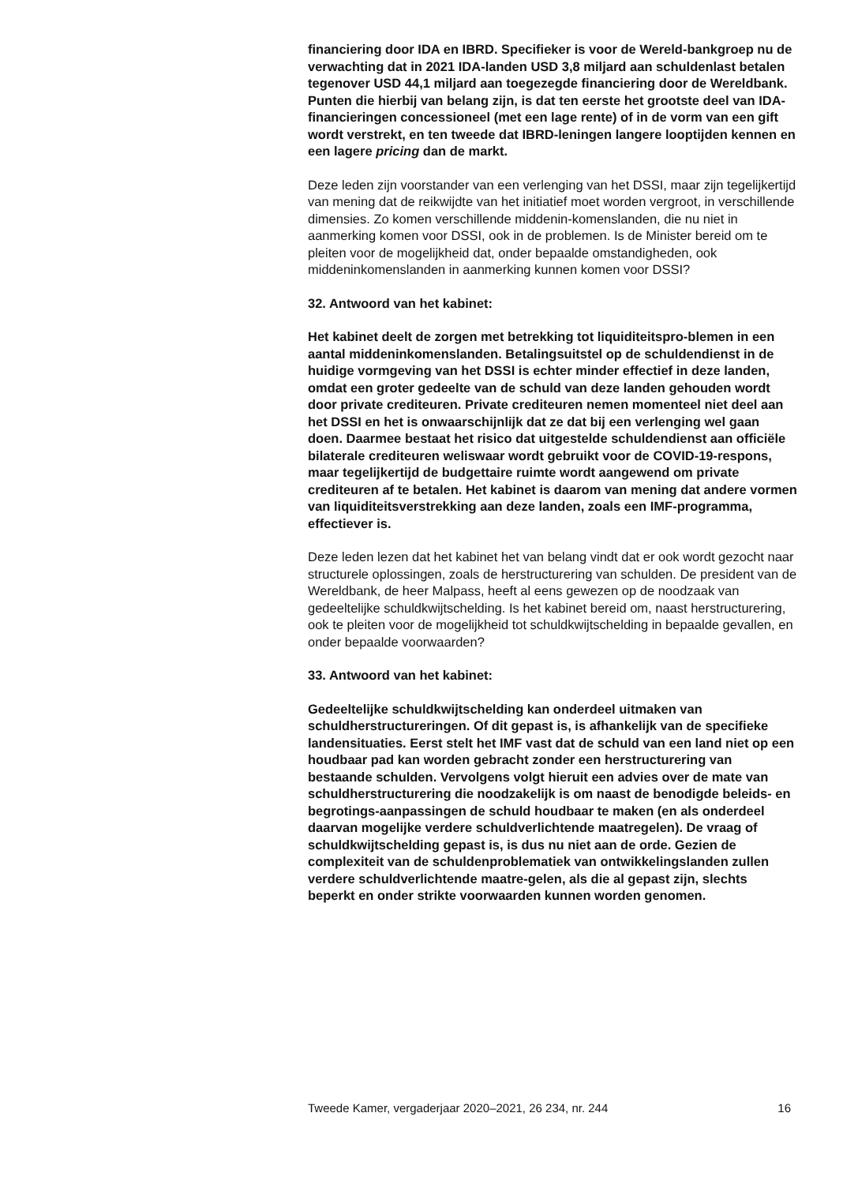financiering door IDA en IBRD. Specifieker is voor de Wereld-bankgroep nu de verwachting dat in 2021 IDA-landen USD 3,8 miljard aan schuldenlast betalen tegenover USD 44,1 miljard aan toegezegde financiering door de Wereldbank. Punten die hierbij van belang zijn, is dat ten eerste het grootste deel van IDA-financieringen concessioneel (met een lage rente) of in de vorm van een gift wordt verstrekt, en ten tweede dat IBRD-leningen langere looptijden kennen en een lagere pricing dan de markt.
Deze leden zijn voorstander van een verlenging van het DSSI, maar zijn tegelijkertijd van mening dat de reikwijdte van het initiatief moet worden vergroot, in verschillende dimensies. Zo komen verschillende middenin-komenslanden, die nu niet in aanmerking komen voor DSSI, ook in de problemen. Is de Minister bereid om te pleiten voor de mogelijkheid dat, onder bepaalde omstandigheden, ook middeninkomenslanden in aanmerking kunnen komen voor DSSI?
32. Antwoord van het kabinet:
Het kabinet deelt de zorgen met betrekking tot liquiditeitspro-blemen in een aantal middeninkomenslanden. Betalingsuitstel op de schuldendienst in de huidige vormgeving van het DSSI is echter minder effectief in deze landen, omdat een groter gedeelte van de schuld van deze landen gehouden wordt door private crediteuren. Private crediteuren nemen momenteel niet deel aan het DSSI en het is onwaarschijnlijk dat ze dat bij een verlenging wel gaan doen. Daarmee bestaat het risico dat uitgestelde schuldendienst aan officiële bilaterale crediteuren weliswaar wordt gebruikt voor de COVID-19-respons, maar tegelijkertijd de budgettaire ruimte wordt aangewend om private crediteuren af te betalen. Het kabinet is daarom van mening dat andere vormen van liquiditeitsverstrekking aan deze landen, zoals een IMF-programma, effectiever is.
Deze leden lezen dat het kabinet het van belang vindt dat er ook wordt gezocht naar structurele oplossingen, zoals de herstructurering van schulden. De president van de Wereldbank, de heer Malpass, heeft al eens gewezen op de noodzaak van gedeeltelijke schuldkwijtschelding. Is het kabinet bereid om, naast herstructurering, ook te pleiten voor de mogelijkheid tot schuldkwijtschelding in bepaalde gevallen, en onder bepaalde voorwaarden?
33. Antwoord van het kabinet:
Gedeeltelijke schuldkwijtschelding kan onderdeel uitmaken van schuldherstructureringen. Of dit gepast is, is afhankelijk van de specifieke landensituaties. Eerst stelt het IMF vast dat de schuld van een land niet op een houdbaar pad kan worden gebracht zonder een herstructurering van bestaande schulden. Vervolgens volgt hieruit een advies over de mate van schuldherstructurering die noodzakelijk is om naast de benodigde beleids- en begrotings-aanpassingen de schuld houdbaar te maken (en als onderdeel daarvan mogelijke verdere schuldverlichtende maatregelen). De vraag of schuldkwijtschelding gepast is, is dus nu niet aan de orde. Gezien de complexiteit van de schuldenproblematiek van ontwikkelingslanden zullen verdere schuldverlichtende maatre-gelen, als die al gepast zijn, slechts beperkt en onder strikte voorwaarden kunnen worden genomen.
Tweede Kamer, vergaderjaar 2020–2021, 26 234, nr. 244 16